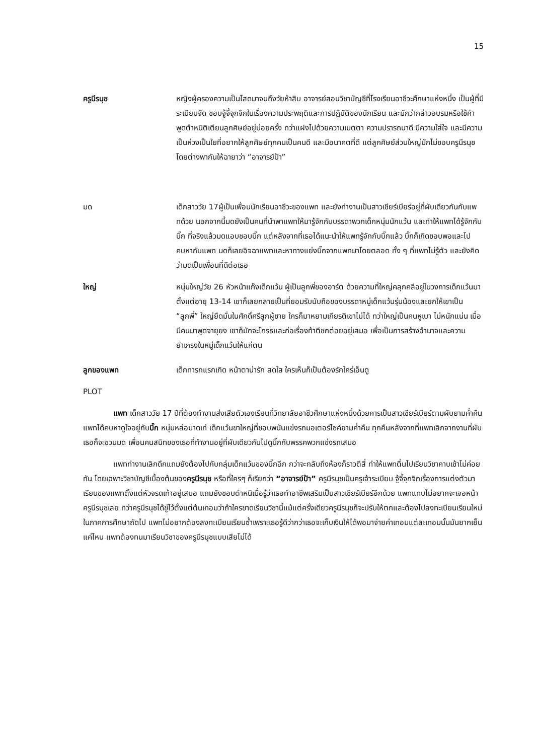15
ครูนีรนุช หญิงผู้ครองความเป็นโสดมาจนถึงวัยห้าสิบ อาจารย์สอนวิชาบัญชีที่โรงเรียนอาชีวะศึกษาแห่งหนึ่ง เป็นผู้ที่มีระเบียบจัด ชอบจู้จี้จุกจิกในเรื่องความประพฤติและการปฏิบัติของนักเรียน และมักว่ากล่าวอบรมหรือใช้คำพูดตำหนิติเตียนลูกศิษย์อยู่บ่อยครั้ง ทว่าแฝงไปด้วยความเมตตา ความปรารถนาดี มีความใส่ใจ และมีความเป็นห่วงเป็นใยที่อยากให้ลูกศิษย์ทุกคนเป็นคนดี และมีอนาคตที่ดี แต่ลูกศิษย์ส่วนใหญ่มักไม่ชอบครูนีรนุช โดยต่างพากันให้ฉายาว่า “อาจารย์ป้า”
มด เด็กสาววัย 17ผู้เป็นเพื่อนนักเรียนอาชีวะของแพท และยังทำงานเป็นสาวเชียร์เบียร์อยู่ที่ผับเดียวกันกับแพทด้วย นอกจากนี้มดยังเป็นคนที่นำพาแพทให้มารู้จักกับบรรดาพวกเด็กหนุ่มนักแว้น และทำให้แพทได้รู้จักกับบิ๊ก ที่จริงแล้วมดแอบชอบบิ๊ก แต่หลังจากที่เธอได้แนะนำให้แพทรู้จักกับบิ๊กแล้ว บิ๊กก็เกิดชอบพอและไปคบหากับแพท มดก็เลยอิจฉาแพทและหาทางแย่งบิ๊กจากแพทมาโดยตลอด ทั้ง ๆ ที่แพทไม่รู้ตัว และยังคิดว่ามดเป็นเพื่อนที่ดีต่อเธอ
ใหญ่ หนุ่มใหญ่วัย 26 หัวหน้าแก๊งเด็กแว้น ผู้เป็นลูกพี่ของอาร์ต ด้วยความที่ใหญ่คลุกคลีอยู่ในวงการเด็กแว้นมาตั้งแต่อายุ 13-14 เขาก็เลยกลายเป็นที่ยอมรับนับถือของบรรดาหมู่เด็กแว้นรุ่นน้องและยกให้เขาเป็น “ลูกพี่” ใหญ่ยึดมั่นในศักดิ์ศรีลูกผู้ชาย ใครก็มาหยามเกียรติเขาไม่ได้ ทว่าใหญ่เป็นคนหูเบา ไม่หนักแน่น เมื่อมีคนมาพูดจายุยง เขาก็มักจะโกรธและก่อเรื่องท้าตีชกต่อยอยู่เสมอ เพื่อเป็นการสร้างอำนาจและความยำเกรงในหมู่เด็กแว้นให้แก่ตน
ลูกของแพท เด็กทารกแรกเกิด หน้าตาน่ารัก สดใส ใครเห็นก็เป็นต้องรักใคร่เอ็นดู
PLOT
แพท เด็กสาววัย 17 ปีที่ต้องทำงานส่งเสียตัวเองเรียนที่วิทยาลัยอาชีวศึกษาแห่งหนึ่งด้วยการเป็นสาวเชียร์เบียร์ตามผับยามค่ำคืน แพทได้คบหาดูใจอยู่กับบิ๊ก หนุ่มหล่อมาดเท่ เด็กแว้นขาใหญ่ที่ชอบพนันแข่งรถมอเตอร์ไซค์ยามค่ำคืน ทุกคืนหลังจากที่แพทเลิกจากงานที่ผับเธอก็จะชวนมด เพื่อนคนสนิทของเธอที่ทำงานอยู่ที่ผับเดียวกันไปดูบิ๊กกับพรรคพวกแข่งรถเสมอ
แพททำงานเลิกดึกแถมยังต้องไปกับกลุ่มเด็กแว้นของบิ๊กอีก กว่าจะกลับถึงห้องก็ราวตีสี่ ทำให้แพทตื่นไปเรียนวิชาคาบเช้าไม่ค่อยทัน โดยเฉพาะวิชาบัญชีเบื้องต้นของครูนีรนุช หรือที่ใครๆ ก็เรียกว่า “อาจารย์ป้า” ครูนีรนุชเป็นครูเจ้าระเบียบ จู้จี้จุกจิกเรื่องการแต่งตัวมาเรียนของแพทตั้งแต่หัวจรดเท้าอยู่เสมอ แถมยังชอบตำหนิเมื่อรู้ว่าเธอทำอาชีพเสริมเป็นสาวเชียร์เบียร์อีกด้วย แพทแทบไม่อยากจะเจอหน้าครูนีรนุชเลย ทว่าครูนีรนุชได้ขู่ไว้ตั้งแต่ต้นเทอมว่าถ้าใครขาดเรียนวิชานี้แม้แต่ครั้งเดียวครูนีรนุชก็จะปรับให้ตกและต้องไปลงทะเบียนเรียนใหม่ในภาคการศึกษาถัดไป แพทไม่อยากต้องลงทะเบียนเรียนซ้ำเพราะเธอรู้ดีว่ากว่าเธอจะเก็บเงินให้ได้พอมาจ่ายค่าเทอมแต่ละเทอมนั้นมันยากเย็นแค่ไหน แพทต้องทนมาเรียนวิชาของครูนีรนุชแบบเสียไม่ได้